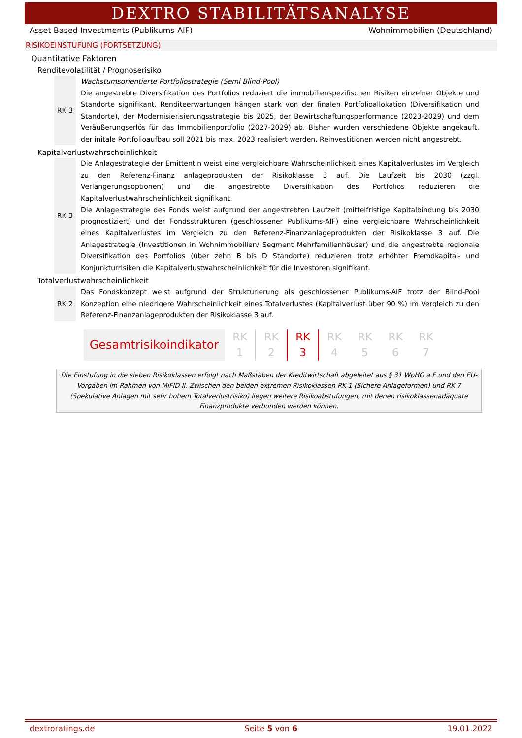DEXTRO STABILITÄTSANALYSE
Asset Based Investments (Publikums-AIF) Wohnimmobilien (Deutschland)
RISIKOEINSTUFUNG (FORTSETZUNG)
Quantitative Faktoren
Renditevolatilität / Prognoserisiko
RK 3 Wachstumsorientierte Portfoliostrategie (Semi Blind-Pool)
Die angestrebte Diversifikation des Portfolios reduziert die immobilienspezifischen Risiken einzelner Objekte und Standorte signifikant. Renditeerwartungen hängen stark von der finalen Portfolioallokation (Diversifikation und Standorte), der Modernisierisierungsstrategie bis 2025, der Bewirtschaftungsperformance (2023-2029) und dem Veräußerungserlös für das Immobilienportfolio (2027-2029) ab. Bisher wurden verschiedene Objekte angekauft, der initale Portfolioaufbau soll 2021 bis max. 2023 realisiert werden. Reinvestitionen werden nicht angestrebt.
Kapitalverlustwahrscheinlichkeit
RK 3 Die Anlagestrategie der Emittentin weist eine vergleichbare Wahrscheinlichkeit eines Kapitalverlustes im Vergleich zu den Referenz-Finanz anlageprodukten der Risikoklasse 3 auf. Die Laufzeit bis 2030 (zzgl. Verlängerungsoptionen) und die angestrebte Diversifikation des Portfolios reduzieren die Kapitalverlustwahrscheinlichkeit signifikant.
Die Anlagestrategie des Fonds weist aufgrund der angestrebten Laufzeit (mittelfristige Kapitalbindung bis 2030 prognostiziert) und der Fondsstrukturen (geschlossener Publikums-AIF) eine vergleichbare Wahrscheinlichkeit eines Kapitalverlustes im Vergleich zu den Referenz-Finanzanlageprodukten der Risikoklasse 3 auf. Die Anlagestrategie (Investitionen in Wohnimmobilien/ Segment Mehrfamilienhäuser) und die angestrebte regionale Diversifikation des Portfolios (über zehn B bis D Standorte) reduzieren trotz erhöhter Fremdkapital- und Konjunkturrisiken die Kapitalverlustwahrscheinlichkeit für die Investoren signifikant.
Totalverlustwahrscheinlichkeit
RK 2 Das Fondskonzept weist aufgrund der Strukturierung als geschlossener Publikums-AIF trotz der Blind-Pool Konzeption eine niedrigere Wahrscheinlichkeit eines Totalverlustes (Kapitalverlust über 90 %) im Vergleich zu den Referenz-Finanzanlageprodukten der Risikoklasse 3 auf.
Gesamtrisikoindikator
RK
1
RK
2
RK
3
RK
4
RK
5
RK
6
RK
7
Die Einstufung in die sieben Risikoklassen erfolgt nach Maßstäben der Kreditwirtschaft abgeleitet aus § 31 WpHG a.F und den EU-Vorgaben im Rahmen von MiFID II. Zwischen den beiden extremen Risikoklassen RK 1 (Sichere Anlageformen) und RK 7 (Spekulative Anlagen mit sehr hohem Totalverlustrisiko) liegen weitere Risikoabstufungen, mit denen risikoklassenadäquate Finanzprodukte verbunden werden können.
dextroratings.de Seite 5 von 6 19.01.2022